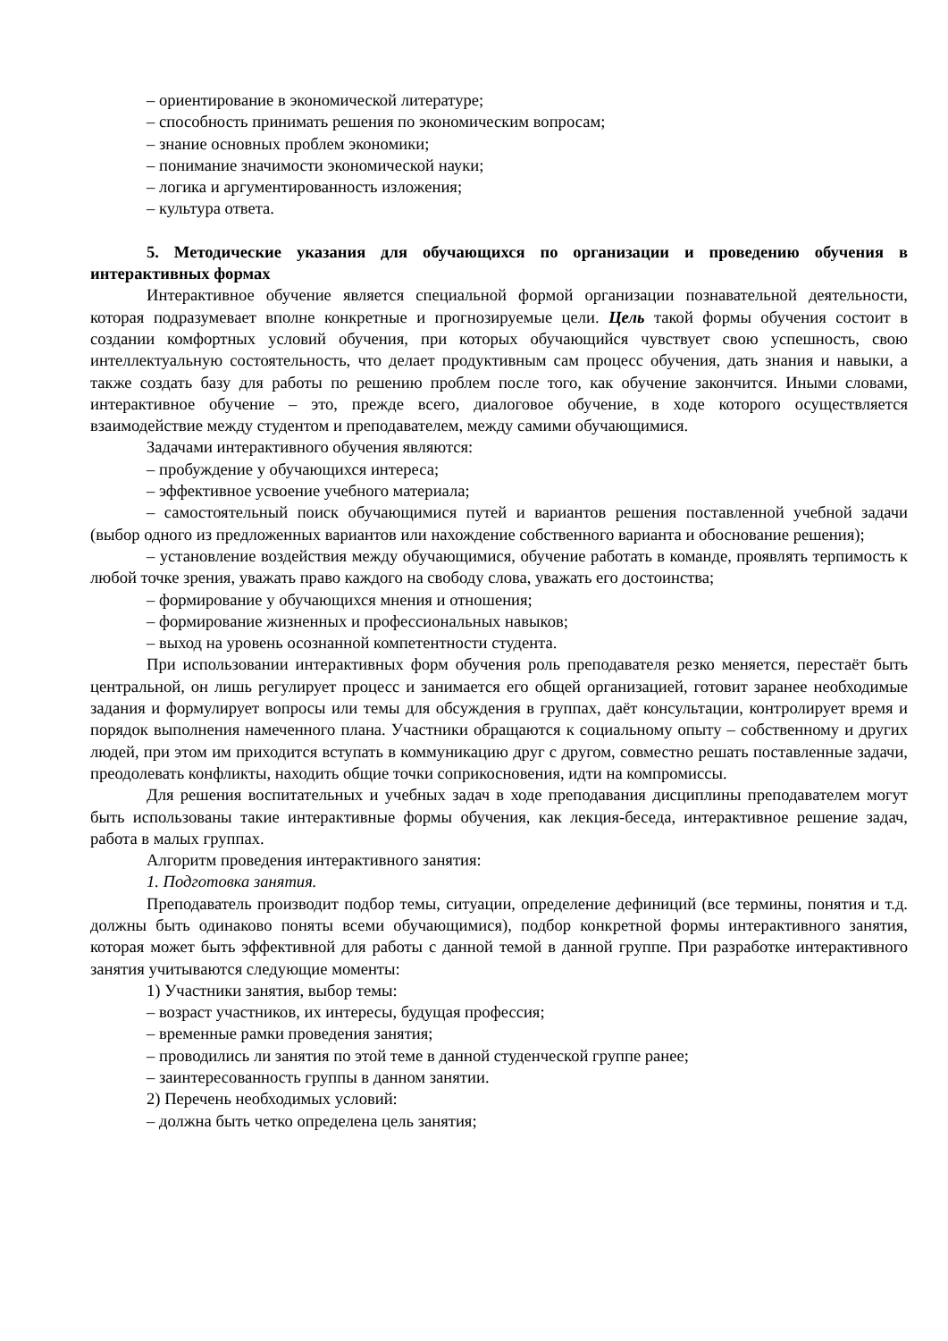– ориентирование в экономической литературе;
– способность принимать решения по экономическим вопросам;
– знание основных проблем экономики;
– понимание значимости экономической науки;
– логика и аргументированность изложения;
– культура ответа.
5. Методические указания для обучающихся по организации и проведению обучения в интерактивных формах
Интерактивное обучение является специальной формой организации познавательной деятельности, которая подразумевает вполне конкретные и прогнозируемые цели. Цель такой формы обучения состоит в создании комфортных условий обучения, при которых обучающийся чувствует свою успешность, свою интеллектуальную состоятельность, что делает продуктивным сам процесс обучения, дать знания и навыки, а также создать базу для работы по решению проблем после того, как обучение закончится. Иными словами, интерактивное обучение – это, прежде всего, диалоговое обучение, в ходе которого осуществляется взаимодействие между студентом и преподавателем, между самими обучающимися.
Задачами интерактивного обучения являются:
– пробуждение у обучающихся интереса;
– эффективное усвоение учебного материала;
– самостоятельный поиск обучающимися путей и вариантов решения поставленной учебной задачи (выбор одного из предложенных вариантов или нахождение собственного варианта и обоснование решения);
– установление воздействия между обучающимися, обучение работать в команде, проявлять терпимость к любой точке зрения, уважать право каждого на свободу слова, уважать его достоинства;
– формирование у обучающихся мнения и отношения;
– формирование жизненных и профессиональных навыков;
– выход на уровень осознанной компетентности студента.
При использовании интерактивных форм обучения роль преподавателя резко меняется, перестаёт быть центральной, он лишь регулирует процесс и занимается его общей организацией, готовит заранее необходимые задания и формулирует вопросы или темы для обсуждения в группах, даёт консультации, контролирует время и порядок выполнения намеченного плана. Участники обращаются к социальному опыту – собственному и других людей, при этом им приходится вступать в коммуникацию друг с другом, совместно решать поставленные задачи, преодолевать конфликты, находить общие точки соприкосновения, идти на компромиссы.
Для решения воспитательных и учебных задач в ходе преподавания дисциплины преподавателем могут быть использованы такие интерактивные формы обучения, как лекция-беседа, интерактивное решение задач, работа в малых группах.
Алгоритм проведения интерактивного занятия:
1. Подготовка занятия.
Преподаватель производит подбор темы, ситуации, определение дефиниций (все термины, понятия и т.д. должны быть одинаково поняты всеми обучающимися), подбор конкретной формы интерактивного занятия, которая может быть эффективной для работы с данной темой в данной группе. При разработке интерактивного занятия учитываются следующие моменты:
1) Участники занятия, выбор темы:
– возраст участников, их интересы, будущая профессия;
– временные рамки проведения занятия;
– проводились ли занятия по этой теме в данной студенческой группе ранее;
– заинтересованность группы в данном занятии.
2) Перечень необходимых условий:
– должна быть четко определена цель занятия;